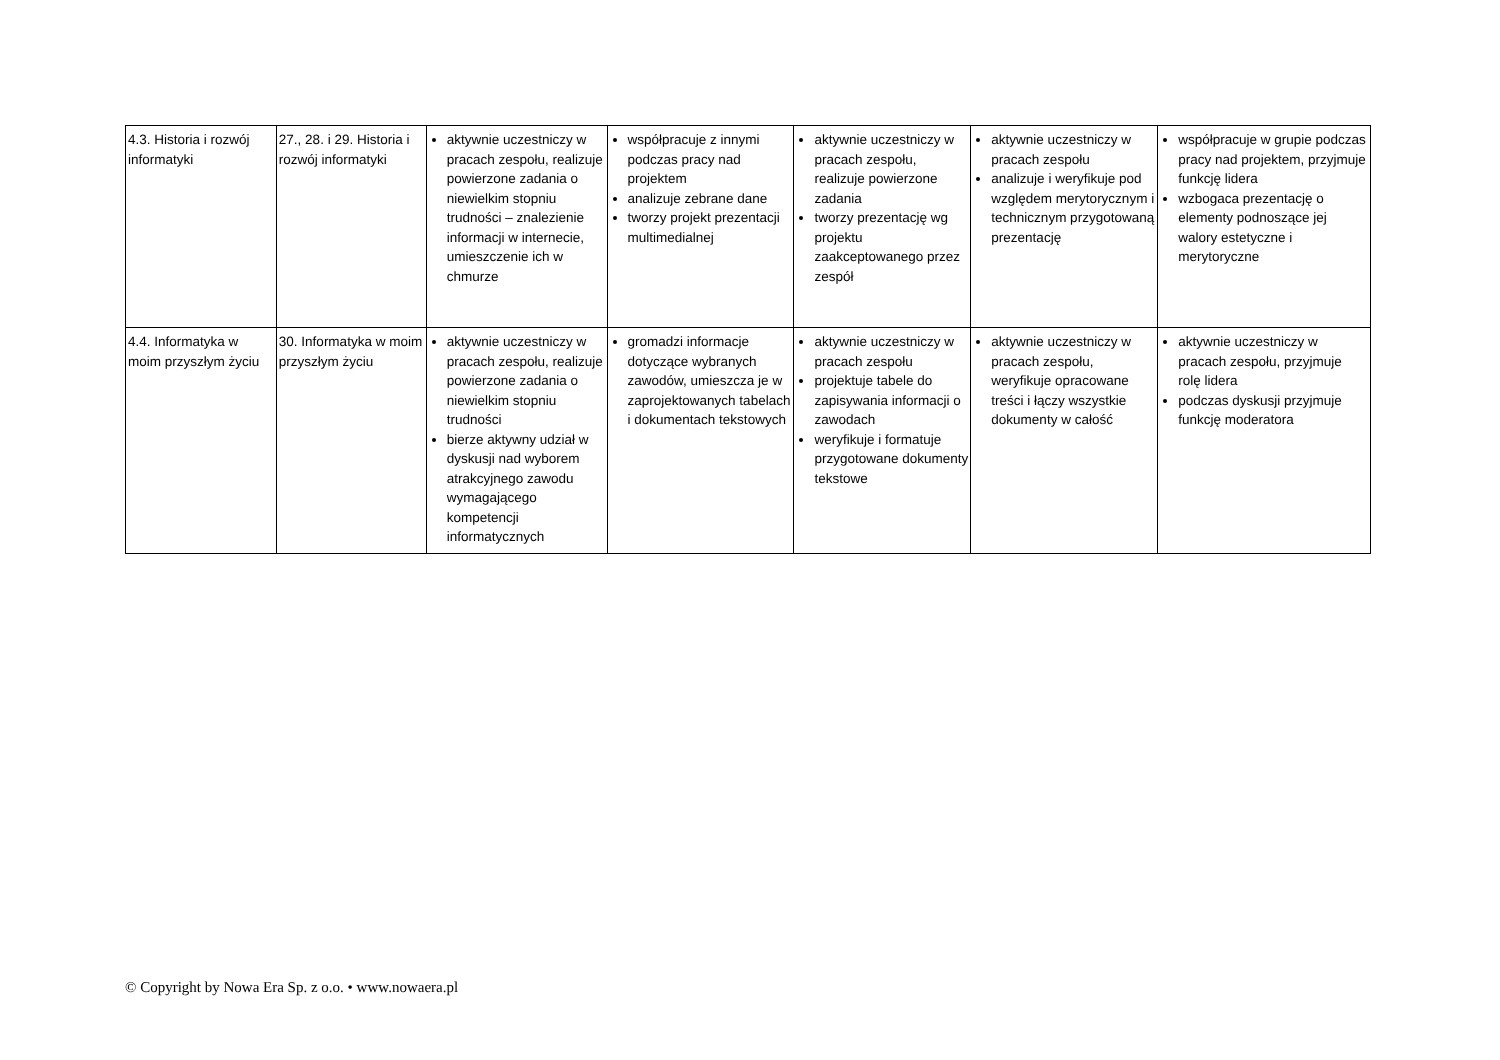| 4.3. Historia i rozwój informatyki | 27., 28. i 29. Historia i rozwój informatyki | aktywnie uczestniczy w pracach zespołu, realizuje powierzone zadania o niewielkim stopniu trudności – znalezienie informacji w internecie, umieszczenie ich w chmurze | współpracuje z innymi podczas pracy nad projektem analizuje zebrane dane tworzy projekt prezentacji multimedialnej | aktywnie uczestniczy w pracach zespołu, realizuje powierzone zadania tworzy prezentację wg projektu zaakceptowanego przez zespół | aktywnie uczestniczy w pracach zespołu analizuje i weryfikuje pod względem merytorycznym i technicznym przygotowaną prezentację | współpracuje w grupie podczas pracy nad projektem, przyjmuje funkcję lidera wzbogaca prezentację o elementy podnoszące jej walory estetyczne i merytoryczne |
| 4.4. Informatyka w moim przyszłym życiu | 30. Informatyka w moim przyszłym życiu | aktywnie uczestniczy w pracach zespołu, realizuje powierzone zadania o niewielkim stopniu trudności bierze aktywny udział w dyskusji nad wyborem atrakcyjnego zawodu wymagającego kompetencji informatycznych | gromadzi informacje dotyczące wybranych zawodów, umieszcza je w zaprojektowanych tabelach i dokumentach tekstowych | aktywnie uczestniczy w pracach zespołu projektuje tabele do zapisywania informacji o zawodach weryfikuje i formatuje przygotowane dokumenty tekstowe | aktywnie uczestniczy w pracach zespołu, weryfikuje opracowane treści i łączy wszystkie dokumenty w całość | aktywnie uczestniczy w pracach zespołu, przyjmuje rolę lidera podczas dyskusji przyjmuje funkcję moderatora |
© Copyright by Nowa Era Sp. z o.o. • www.nowaera.pl